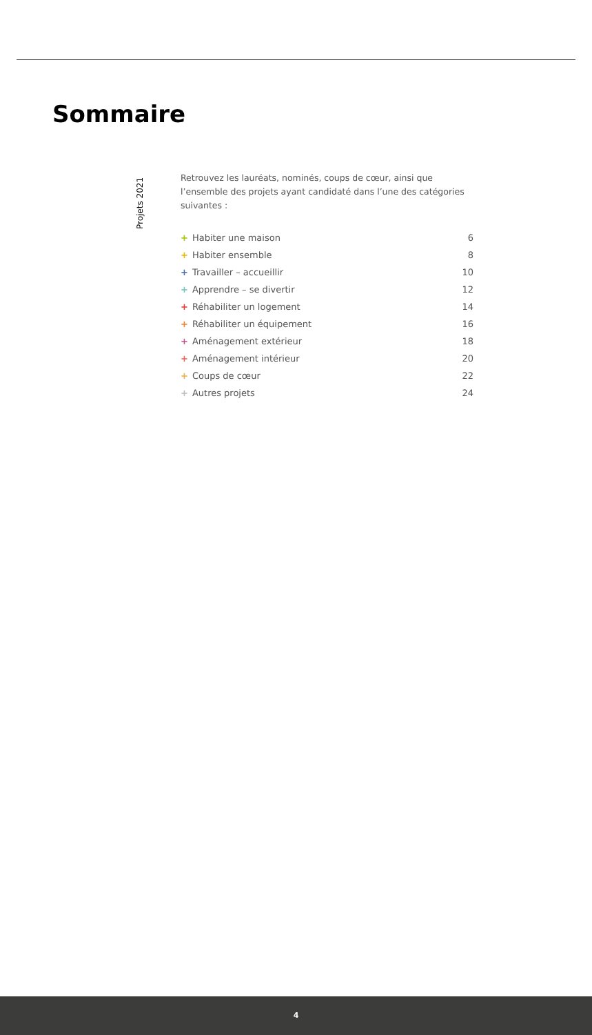Sommaire
Projets 2021
Retrouvez les lauréats, nominés, coups de cœur, ainsi que l’ensemble des projets ayant candidaté dans l’une des catégories suivantes :
+ Habiter une maison 6
+ Habiter ensemble 8
+ Travailler – accueillir 10
+ Apprendre – se divertir 12
+ Réhabiliter un logement 14
+ Réhabiliter un équipement 16
+ Aménagement extérieur 18
+ Aménagement intérieur 20
+ Coups de cœur 22
+ Autres projets 24
4